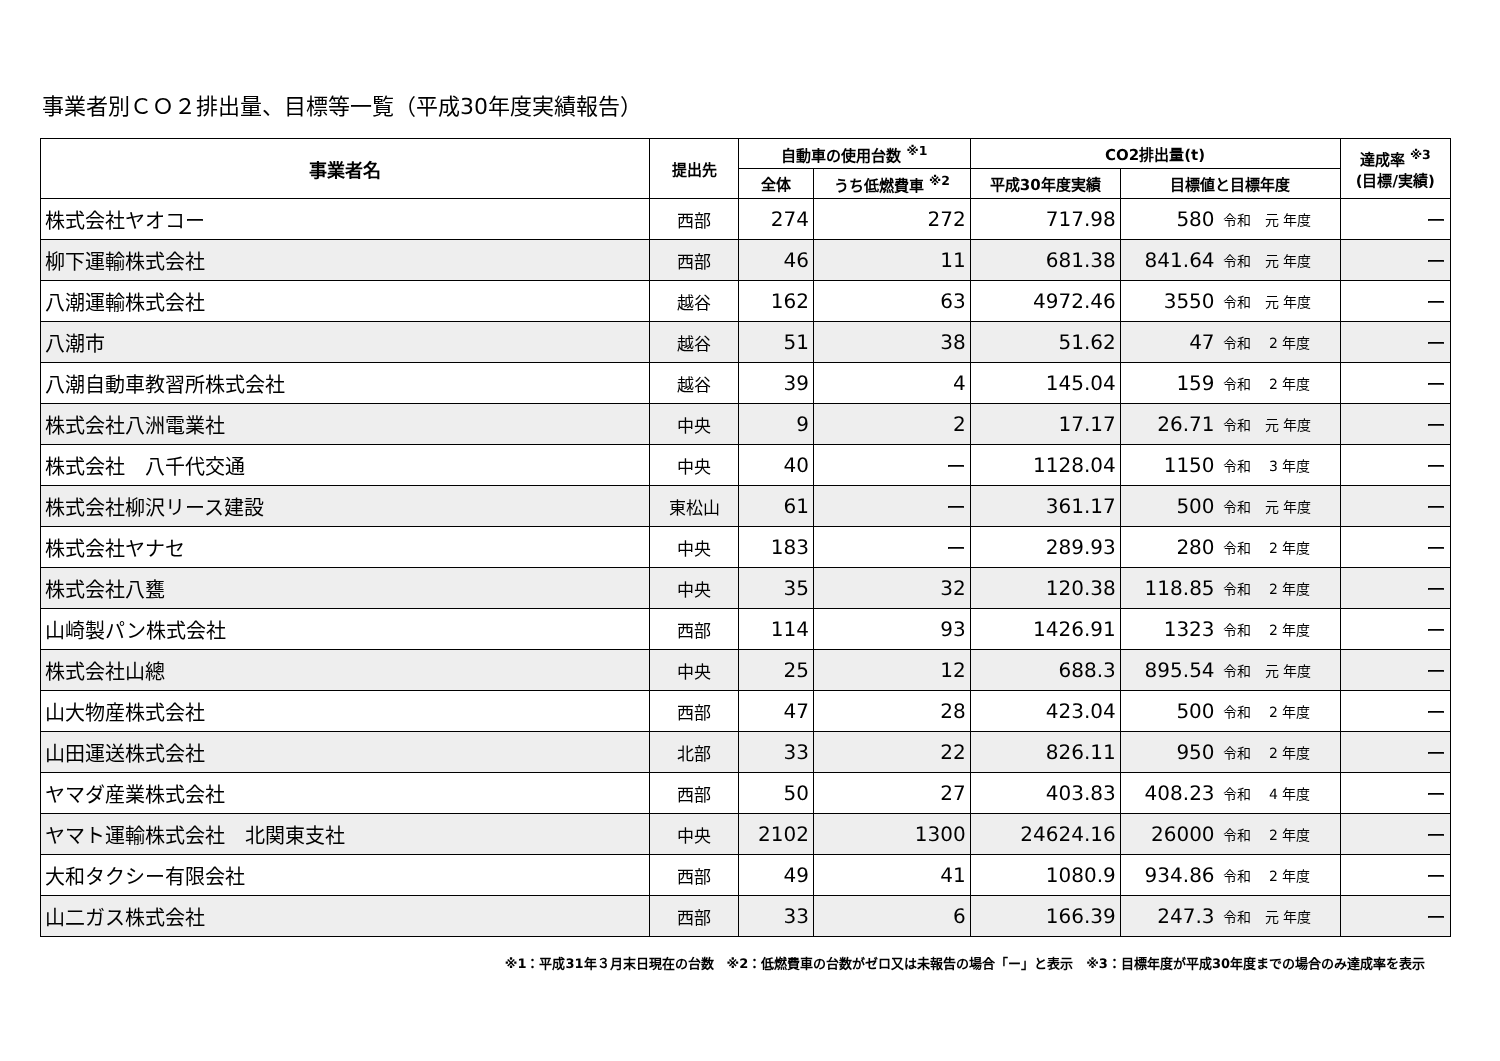事業者別ＣＯ２排出量、目標等一覧（平成30年度実績報告）
| 事業者名 | 提出先 | 自動車の使用台数 <sup>※1</sup> | | CO2排出量(t) | | | 達成率 <sup>※3</sup> (目標/実績) |
| --- | --- | --- | --- | --- | --- | --- | --- |
| | | 全体 | うち低燃費車 <sup>※2</sup> | 平成30年度実績 | 目標値と目標年度 | | |
| 株式会社ヤオコー | 西部 | 274 | 272 | 717.98 | 580 | 令和 元 年度 | ー |
| 柳下運輸株式会社 | 西部 | 46 | 11 | 681.38 | 841.64 | 令和 元 年度 | ー |
| 八潮運輸株式会社 | 越谷 | 162 | 63 | 4972.46 | 3550 | 令和 元 年度 | ー |
| 八潮市 | 越谷 | 51 | 38 | 51.62 | 47 | 令和 2 年度 | ー |
| 八潮自動車教習所株式会社 | 越谷 | 39 | 4 | 145.04 | 159 | 令和 2 年度 | ー |
| 株式会社八洲電業社 | 中央 | 9 | 2 | 17.17 | 26.71 | 令和 元 年度 | ー |
| 株式会社 八千代交通 | 中央 | 40 | ー | 1128.04 | 1150 | 令和 3 年度 | ー |
| 株式会社柳沢リース建設 | 東松山 | 61 | ー | 361.17 | 500 | 令和 元 年度 | ー |
| 株式会社ヤナセ | 中央 | 183 | ー | 289.93 | 280 | 令和 2 年度 | ー |
| 株式会社八甕 | 中央 | 35 | 32 | 120.38 | 118.85 | 令和 2 年度 | ー |
| 山崎製パン株式会社 | 西部 | 114 | 93 | 1426.91 | 1323 | 令和 2 年度 | ー |
| 株式会社山總 | 中央 | 25 | 12 | 688.3 | 895.54 | 令和 元 年度 | ー |
| 山大物産株式会社 | 西部 | 47 | 28 | 423.04 | 500 | 令和 2 年度 | ー |
| 山田運送株式会社 | 北部 | 33 | 22 | 826.11 | 950 | 令和 2 年度 | ー |
| ヤマダ産業株式会社 | 西部 | 50 | 27 | 403.83 | 408.23 | 令和 4 年度 | ー |
| ヤマト運輸株式会社 北関東支社 | 中央 | 2102 | 1300 | 24624.16 | 26000 | 令和 2 年度 | ー |
| 大和タクシー有限会社 | 西部 | 49 | 41 | 1080.9 | 934.86 | 令和 2 年度 | ー |
| 山二ガス株式会社 | 西部 | 33 | 6 | 166.39 | 247.3 | 令和 元 年度 | ー |
※1：平成31年３月末日現在の台数　※2：低燃費車の台数がゼロ又は未報告の場合「ー」と表示　※3：目標年度が平成30年度までの場合のみ達成率を表示